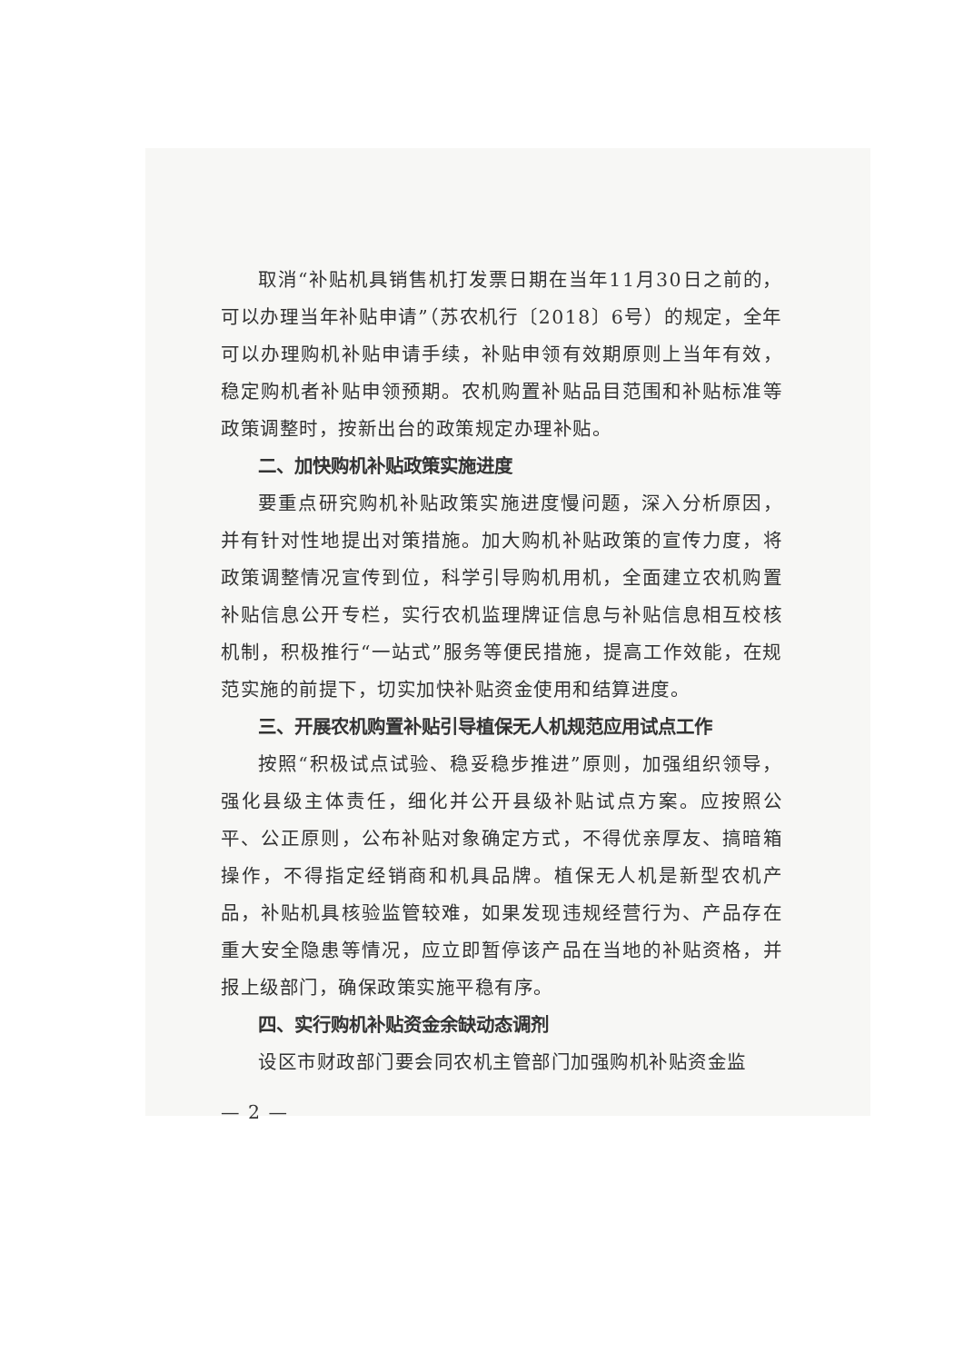取消“补贴机具销售机打发票日期在当年11月30日之前的，可以办理当年补贴申请”（苏农机行〔2018〕6号）的规定，全年可以办理购机补贴申请手续，补贴申领有效期原则上当年有效，稳定购机者补贴申领预期。农机购置补贴品目范围和补贴标准等政策调整时，按新出台的政策规定办理补贴。
二、加快购机补贴政策实施进度
要重点研究购机补贴政策实施进度慢问题，深入分析原因，并有针对性地提出对策措施。加大购机补贴政策的宣传力度，将政策调整情况宣传到位，科学引导购机用机，全面建立农机购置补贴信息公开专栏，实行农机监理牌证信息与补贴信息相互校核机制，积极推行“一站式”服务等便民措施，提高工作效能，在规范实施的前提下，切实加快补贴资金使用和结算进度。
三、开展农机购置补贴引导植保无人机规范应用试点工作
按照“积极试点试验、稳妥稳步推进”原则，加强组织领导，强化县级主体责任，细化并公开县级补贴试点方案。应按照公平、公正原则，公布补贴对象确定方式，不得优亲厚友、搞暗箱操作，不得指定经销商和机具品牌。植保无人机是新型农机产品，补贴机具核验监管较难，如果发现违规经营行为、产品存在重大安全隐患等情况，应立即暂停该产品在当地的补贴资格，并报上级部门，确保政策实施平稳有序。
四、实行购机补贴资金余缺动态调剂
设区市财政部门要会同农机主管部门加强购机补贴资金监
— 2 —